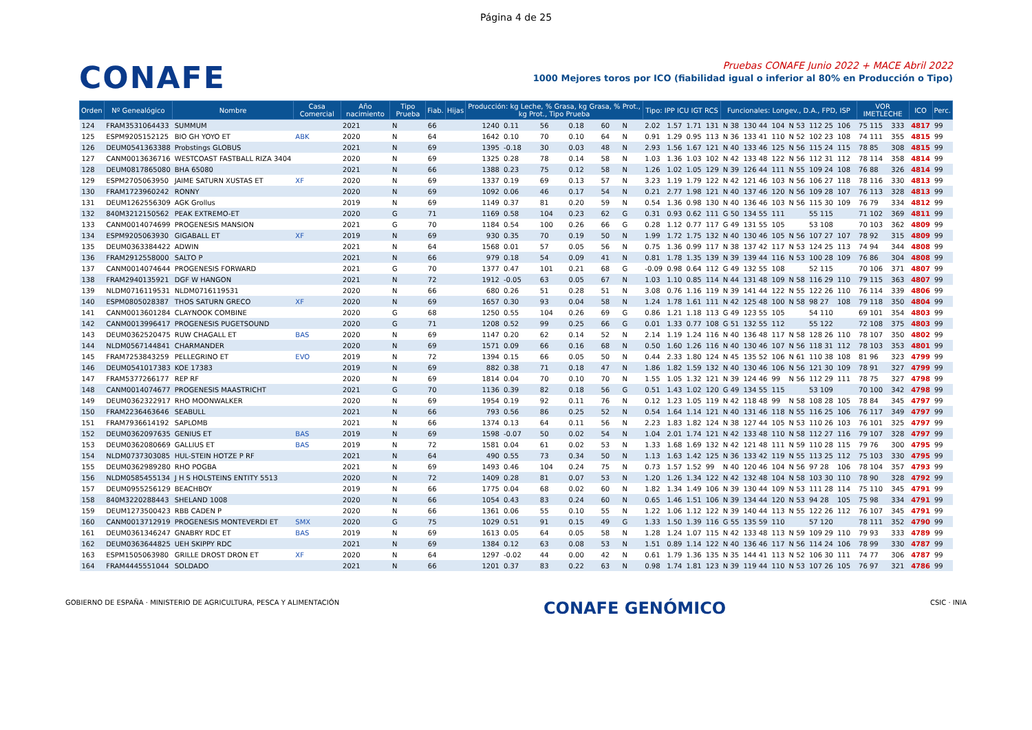Página 4 de 25
CONAFE
Pruebas CONAFE Junio 2022 + MACE Abril 2022
1000 Mejores toros por ICO (fiabilidad igual o inferior al 80% en Producción o Tipo)
| Orden | Nº Genealógico | Nombre | Casa Comercial | Año nacimiento | Tipo Prueba | Fiab. | Hijas | Producción: kg Leche, % Grasa, kg Grasa, % Prot., kg Prot., Tipo Prueba | | | | | | | Tipo: IPP ICU IGT RCS | | | | Funcionales: Longev., D.A., FPD, ISP | | | | | | | VOR IMETLECHE | | ICO | Perc. |
| --- | --- | --- | --- | --- | --- | --- | --- | --- | --- | --- | --- | --- | --- | --- | --- | --- | --- | --- | --- | --- | --- | --- | --- | --- | --- | --- | --- | --- | --- |
| 124 | FRAM3531064433 | SUMMUM | | 2021 | N | 66 | | 1240 | 0.11 | 56 | 0.18 | 60 | N | | 2.02 | 1.57 | 1.71 | 131 | N 38 | 130 44 | 104 | N 53 | 112 25 | 106 | | 75 115 | 333 | 4817 | 99 |
| 125 | ESPM9205152125 | BIO GH YOYO ET | ABK | 2020 | N | 64 | | 1642 | 0.10 | 70 | 0.10 | 64 | N | | 0.91 | 1.29 | 0.95 | 113 | N 36 | 133 41 | 110 | N 52 | 102 23 | 108 | | 74 111 | 355 | 4815 | 99 |
| 126 | DEUM0541363388 | Probstings GLOBUS | | 2021 | N | 69 | | 1395 | -0.18 | 30 | 0.03 | 48 | N | | 2.93 | 1.56 | 1.67 | 121 | N 40 | 133 46 | 125 | N 56 | 115 24 | 115 | | 78 85 | 308 | 4815 | 99 |
| 127 | CANM0013636716 | WESTCOAST FASTBALL RIZA 3404 | | 2020 | N | 69 | | 1325 | 0.28 | 78 | 0.14 | 58 | N | | 1.03 | 1.36 | 1.03 | 102 | N 42 | 133 48 | 122 | N 56 | 112 31 | 112 | | 78 114 | 358 | 4814 | 99 |
| 128 | DEUM0817865080 | BHA 65080 | | 2021 | N | 66 | | 1388 | 0.23 | 75 | 0.12 | 58 | N | | 1.26 | 1.02 | 1.05 | 129 | N 39 | 126 44 | 111 | N 55 | 109 24 | 108 | | 76 88 | 326 | 4814 | 99 |
| 129 | ESPM2705063950 | JAIME SATURN XUSTAS ET | XF | 2020 | N | 69 | | 1337 | 0.19 | 69 | 0.13 | 57 | N | | 3.23 | 1.19 | 1.79 | 122 | N 42 | 121 46 | 103 | N 56 | 106 27 | 118 | | 78 116 | 330 | 4813 | 99 |
| 130 | FRAM1723960242 | RONNY | | 2020 | N | 69 | | 1092 | 0.06 | 46 | 0.17 | 54 | N | | 0.21 | 2.77 | 1.98 | 121 | N 40 | 137 46 | 120 | N 56 | 109 28 | 107 | | 76 113 | 328 | 4813 | 99 |
| 131 | DEUM1262556309 | AGK Grollus | | 2019 | N | 69 | | 1149 | 0.37 | 81 | 0.20 | 59 | N | | 0.54 | 1.36 | 0.98 | 130 | N 40 | 136 46 | 103 | N 56 | 115 30 | 109 | | 76 79 | 334 | 4812 | 99 |
| 132 | 840M3212150562 | PEAK EXTREMO-ET | | 2020 | G | 71 | | 1169 | 0.58 | 104 | 0.23 | 62 | G | | 0.31 | 0.93 | 0.62 | 111 | G 50 | 134 55 | 111 | | 55 115 | | | 71 102 | 369 | 4811 | 99 |
| 133 | CANM0014074699 | PROGENESIS MANSION | | 2021 | G | 70 | | 1184 | 0.54 | 100 | 0.26 | 66 | G | | 0.28 | 1.12 | 0.77 | 117 | G 49 | 131 55 | 105 | | 53 108 | | | 70 103 | 362 | 4809 | 99 |
| 134 | ESPM9205063930 | GIGABALL ET | XF | 2019 | N | 69 | | 930 | 0.35 | 70 | 0.19 | 50 | N | | 1.99 | 1.72 | 1.75 | 132 | N 40 | 130 46 | 105 | N 56 | 107 27 | 107 | | 78 92 | 315 | 4809 | 99 |
| 135 | DEUM0363384422 | ADWIN | | 2021 | N | 64 | | 1568 | 0.01 | 57 | 0.05 | 56 | N | | 0.75 | 1.36 | 0.99 | 117 | N 38 | 137 42 | 117 | N 53 | 124 25 | 113 | | 74 94 | 344 | 4808 | 99 |
| 136 | FRAM2912558000 | SALTO P | | 2021 | N | 66 | | 979 | 0.18 | 54 | 0.09 | 41 | N | | 0.81 | 1.78 | 1.35 | 139 | N 39 | 139 44 | 116 | N 53 | 100 28 | 109 | | 76 86 | 304 | 4808 | 99 |
| 137 | CANM0014074644 | PROGENESIS FORWARD | | 2021 | G | 70 | | 1377 | 0.47 | 101 | 0.21 | 68 | G | | -0.09 | 0.98 | 0.64 | 112 | G 49 | 132 55 | 108 | | 52 115 | | | 70 106 | 371 | 4807 | 99 |
| 138 | FRAM2940135921 | DGF W HANGON | | 2021 | N | 72 | | 1912 | -0.05 | 63 | 0.05 | 67 | N | | 1.03 | 1.10 | 0.85 | 114 | N 44 | 131 48 | 109 | N 58 | 116 29 | 110 | | 79 115 | 363 | 4807 | 99 |
| 139 | NLDM0716119531 | NLDM0716119531 | | 2020 | N | 66 | | 680 | 0.26 | 51 | 0.28 | 51 | N | | 3.08 | 0.76 | 1.16 | 119 | N 39 | 141 44 | 122 | N 55 | 122 26 | 110 | | 76 114 | 339 | 4806 | 99 |
| 140 | ESPM0805028387 | THOS SATURN GRECO | XF | 2020 | N | 69 | | 1657 | 0.30 | 93 | 0.04 | 58 | N | | 1.24 | 1.78 | 1.61 | 111 | N 42 | 125 48 | 100 | N 58 | 98 27 | 108 | | 79 118 | 350 | 4804 | 99 |
| 141 | CANM0013601284 | CLAYNOOK COMBINE | | 2020 | G | 68 | | 1250 | 0.55 | 104 | 0.26 | 69 | G | | 0.86 | 1.21 | 1.18 | 113 | G 49 | 123 55 | 105 | | 54 110 | | | 69 101 | 354 | 4803 | 99 |
| 142 | CANM0013996417 | PROGENESIS PUGETSOUND | | 2020 | G | 71 | | 1208 | 0.52 | 99 | 0.25 | 66 | G | | 0.01 | 1.33 | 0.77 | 108 | G 51 | 132 55 | 112 | | 55 122 | | | 72 108 | 375 | 4803 | 99 |
| 143 | DEUM0362520475 | RUW CHAGALL ET | BAS | 2020 | N | 69 | | 1147 | 0.20 | 62 | 0.14 | 52 | N | | 2.14 | 1.19 | 1.24 | 116 | N 40 | 136 48 | 117 | N 58 | 128 26 | 110 | | 78 107 | 350 | 4802 | 99 |
| 144 | NLDM0567144841 | CHARMANDER | | 2020 | N | 69 | | 1571 | 0.09 | 66 | 0.16 | 68 | N | | 0.50 | 1.60 | 1.26 | 116 | N 40 | 130 46 | 107 | N 56 | 118 31 | 112 | | 78 103 | 353 | 4801 | 99 |
| 145 | FRAM7253843259 | PELLEGRINO ET | EVO | 2019 | N | 72 | | 1394 | 0.15 | 66 | 0.05 | 50 | N | | 0.44 | 2.33 | 1.80 | 124 | N 45 | 135 52 | 106 | N 61 | 110 38 | 108 | | 81 96 | 323 | 4799 | 99 |
| 146 | DEUM0541017383 | KOE 17383 | | 2019 | N | 69 | | 882 | 0.38 | 71 | 0.18 | 47 | N | | 1.86 | 1.82 | 1.59 | 132 | N 40 | 130 46 | 106 | N 56 | 121 30 | 109 | | 78 91 | 327 | 4799 | 99 |
| 147 | FRAM5377266177 | REP RF | | 2020 | N | 69 | | 1814 | 0.04 | 70 | 0.10 | 70 | N | | 1.55 | 1.05 | 1.32 | 121 | N 39 | 124 46 | 99 | N 56 | 112 29 | 111 | | 78 75 | 327 | 4798 | 99 |
| 148 | CANM0014074677 | PROGENESIS MAASTRICHT | | 2021 | G | 70 | | 1136 | 0.39 | 82 | 0.18 | 56 | G | | 0.51 | 1.43 | 1.02 | 120 | G 49 | 134 55 | 115 | | 53 109 | | | 70 100 | 342 | 4798 | 99 |
| 149 | DEUM0362322917 | RHO MOONWALKER | | 2020 | N | 69 | | 1954 | 0.19 | 92 | 0.11 | 76 | N | | 0.12 | 1.23 | 1.05 | 119 | N 42 | 118 48 | 99 | N 58 | 108 28 | 105 | | 78 84 | 345 | 4797 | 99 |
| 150 | FRAM2236463646 | SEABULL | | 2021 | N | 66 | | 793 | 0.56 | 86 | 0.25 | 52 | N | | 0.54 | 1.64 | 1.14 | 121 | N 40 | 131 46 | 118 | N 55 | 116 25 | 106 | | 76 117 | 349 | 4797 | 99 |
| 151 | FRAM7936614192 | SAPLOMB | | 2021 | N | 66 | | 1374 | 0.13 | 64 | 0.11 | 56 | N | | 2.23 | 1.83 | 1.82 | 124 | N 38 | 127 44 | 105 | N 53 | 110 26 | 103 | | 76 101 | 325 | 4797 | 99 |
| 152 | DEUM0362097635 | GENIUS ET | BAS | 2019 | N | 69 | | 1598 | -0.07 | 50 | 0.02 | 54 | N | | 1.04 | 2.01 | 1.74 | 121 | N 42 | 133 48 | 110 | N 58 | 112 27 | 116 | | 79 107 | 328 | 4797 | 99 |
| 153 | DEUM0362080669 | GALLIUS ET | BAS | 2019 | N | 72 | | 1581 | 0.04 | 61 | 0.02 | 53 | N | | 1.33 | 1.68 | 1.69 | 132 | N 42 | 121 48 | 111 | N 59 | 110 28 | 115 | | 79 76 | 300 | 4795 | 99 |
| 154 | NLDM0737303085 | HUL-STEIN HOTZE P RF | | 2021 | N | 64 | | 490 | 0.55 | 73 | 0.34 | 50 | N | | 1.13 | 1.63 | 1.42 | 125 | N 36 | 133 42 | 119 | N 55 | 113 25 | 112 | | 75 103 | 330 | 4795 | 99 |
| 155 | DEUM0362989280 | RHO POGBA | | 2021 | N | 69 | | 1493 | 0.46 | 104 | 0.24 | 75 | N | | 0.73 | 1.57 | 1.52 | 99 | N 40 | 120 46 | 104 | N 56 | 97 28 | 106 | | 78 104 | 357 | 4793 | 99 |
| 156 | NLDM0585455134 | J H S HOLSTEINS ENTITY 5513 | | 2020 | N | 72 | | 1409 | 0.28 | 81 | 0.07 | 53 | N | | 1.20 | 1.26 | 1.34 | 122 | N 42 | 132 48 | 104 | N 58 | 103 30 | 110 | | 78 90 | 328 | 4792 | 99 |
| 157 | DEUM0955256129 | BEACHBOY | | 2019 | N | 66 | | 1775 | 0.04 | 68 | 0.02 | 60 | N | | 1.82 | 1.34 | 1.49 | 106 | N 39 | 130 44 | 109 | N 53 | 111 28 | 114 | | 75 110 | 345 | 4791 | 99 |
| 158 | 840M3220288443 | SHELAND 1008 | | 2020 | N | 66 | | 1054 | 0.43 | 83 | 0.24 | 60 | N | | 0.65 | 1.46 | 1.51 | 106 | N 39 | 134 44 | 120 | N 53 | 94 28 | 105 | | 75 98 | 334 | 4791 | 99 |
| 159 | DEUM1273500423 | RBB CADEN P | | 2020 | N | 66 | | 1361 | 0.06 | 55 | 0.10 | 55 | N | | 1.22 | 1.06 | 1.12 | 122 | N 39 | 140 44 | 113 | N 55 | 122 26 | 112 | | 76 107 | 345 | 4791 | 99 |
| 160 | CANM0013712919 | PROGENESIS MONTEVERDI ET | SMX | 2020 | G | 75 | | 1029 | 0.51 | 91 | 0.15 | 49 | G | | 1.33 | 1.50 | 1.39 | 116 | G 55 | 135 59 | 110 | | 57 120 | | | 78 111 | 352 | 4790 | 99 |
| 161 | DEUM0361346247 | GNABRY RDC ET | BAS | 2019 | N | 69 | | 1613 | 0.05 | 64 | 0.05 | 58 | N | | 1.28 | 1.24 | 1.07 | 115 | N 42 | 133 48 | 113 | N 59 | 109 29 | 110 | | 79 93 | 333 | 4789 | 99 |
| 162 | DEUM0363644825 | UEH SKIPPY RDC | | 2021 | N | 69 | | 1384 | 0.12 | 63 | 0.08 | 53 | N | | 1.51 | 0.89 | 1.14 | 122 | N 40 | 136 46 | 117 | N 56 | 114 24 | 106 | | 78 99 | 330 | 4787 | 99 |
| 163 | ESPM1505063980 | GRILLE DROST DRON ET | XF | 2020 | N | 64 | | 1297 | -0.02 | 44 | 0.00 | 42 | N | | 0.61 | 1.79 | 1.36 | 135 | N 35 | 144 41 | 113 | N 52 | 106 30 | 111 | | 74 77 | 306 | 4787 | 99 |
| 164 | FRAM4445551044 | SOLDADO | | 2021 | N | 66 | | 1201 | 0.37 | 83 | 0.22 | 63 | N | | 0.98 | 1.74 | 1.81 | 123 | N 39 | 119 44 | 110 | N 53 | 107 26 | 105 | | 76 97 | 321 | 4786 | 99 |
GOBIERNO DE ESPAÑA · MINISTERIO DE AGRICULTURA, PESCA Y ALIMENTACIÓN
CONAFE GENÓMICO
CSIC · INIA